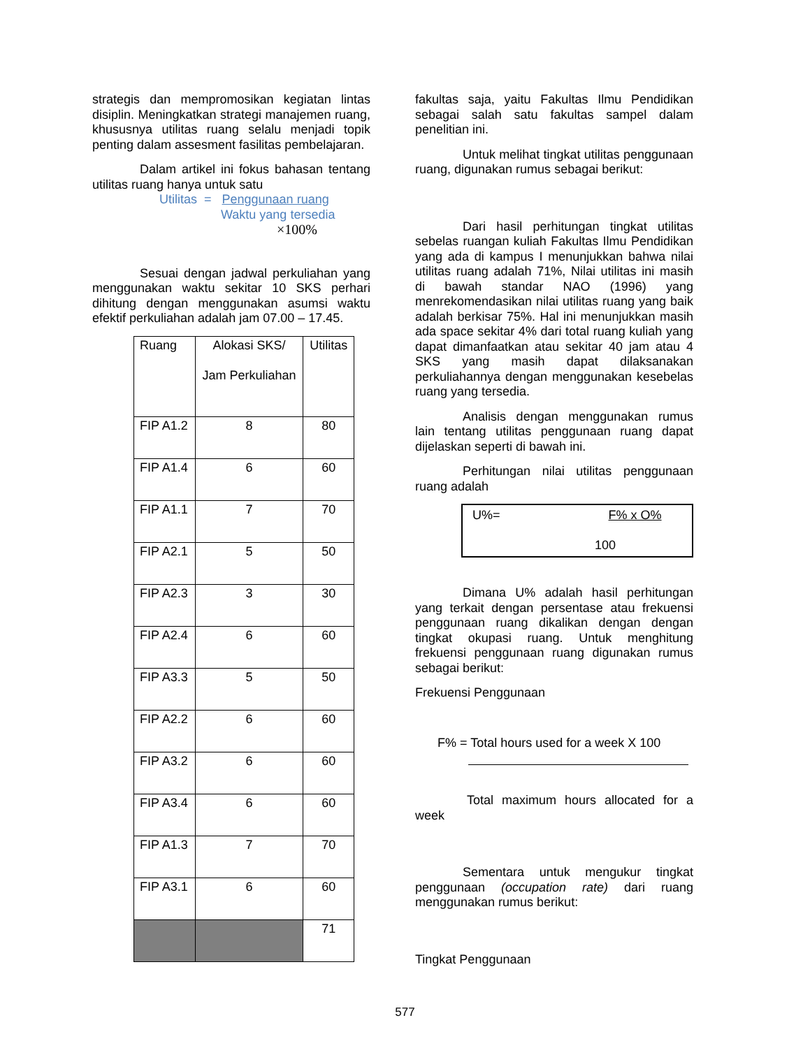strategis dan mempromosikan kegiatan lintas disiplin. Meningkatkan strategi manajemen ruang, khususnya utilitas ruang selalu menjadi topik penting dalam assesment fasilitas pembelajaran.
Dalam artikel ini fokus bahasan tentang utilitas ruang hanya untuk satu
Utilitas = Penggunaan ruang
Waktu yang tersedia ×100%
Sesuai dengan jadwal perkuliahan yang menggunakan waktu sekitar 10 SKS perhari dihitung dengan menggunakan asumsi waktu efektif perkuliahan adalah jam 07.00 – 17.45.
| Ruang | Alokasi SKS/ Jam Perkuliahan | Utilitas |
| --- | --- | --- |
| FIP A1.2 | 8 | 80 |
| FIP A1.4 | 6 | 60 |
| FIP A1.1 | 7 | 70 |
| FIP A2.1 | 5 | 50 |
| FIP A2.3 | 3 | 30 |
| FIP A2.4 | 6 | 60 |
| FIP A3.3 | 5 | 50 |
| FIP A2.2 | 6 | 60 |
| FIP A3.2 | 6 | 60 |
| FIP A3.4 | 6 | 60 |
| FIP A1.3 | 7 | 70 |
| FIP A3.1 | 6 | 60 |
| | | 71 |
fakultas saja, yaitu Fakultas Ilmu Pendidikan sebagai salah satu fakultas sampel dalam penelitian ini.
Untuk melihat tingkat utilitas penggunaan ruang, digunakan rumus sebagai berikut:
Dari hasil perhitungan tingkat utilitas sebelas ruangan kuliah Fakultas Ilmu Pendidikan yang ada di kampus I menunjukkan bahwa nilai utilitas ruang adalah 71%, Nilai utilitas ini masih di bawah standar NAO (1996) yang menrekomendasikan nilai utilitas ruang yang baik adalah berkisar 75%. Hal ini menunjukkan masih ada space sekitar 4% dari total ruang kuliah yang dapat dimanfaatkan atau sekitar 40 jam atau 4 SKS yang masih dapat dilaksanakan perkuliahannya dengan menggunakan kesebelas ruang yang tersedia.
Analisis dengan menggunakan rumus lain tentang utilitas penggunaan ruang dapat dijelaskan seperti di bawah ini.
Perhitungan nilai utilitas penggunaan ruang adalah
U%= F% x O%
100
Dimana U% adalah hasil perhitungan yang terkait dengan persentase atau frekuensi penggunaan ruang dikalikan dengan dengan tingkat okupasi ruang. Untuk menghitung frekuensi penggunaan ruang digunakan rumus sebagai berikut:
Frekuensi Penggunaan
F% = Total hours used for a week X 100
Total maximum hours allocated for a week
Sementara untuk mengukur tingkat penggunaan (occupation rate) dari ruang menggunakan rumus berikut:
Tingkat Penggunaan
577